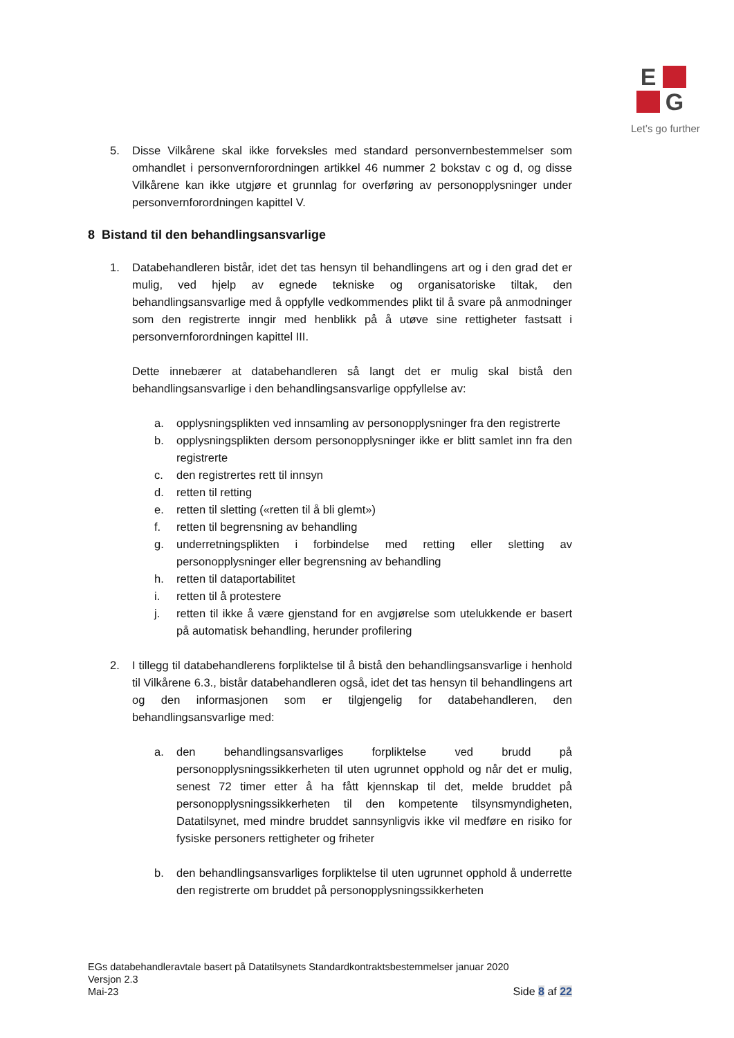E
G
Let’s go further
5. Disse Vilkårene skal ikke forveksles med standard personvernbestemmelser som omhandlet i personvernforordningen artikkel 46 nummer 2 bokstav c og d, og disse Vilkårene kan ikke utgjøre et grunnlag for overføring av personopplysninger under personvernforordningen kapittel V.
8 Bistand til den behandlingsansvarlige
1. Databehandleren bistår, idet det tas hensyn til behandlingens art og i den grad det er mulig, ved hjelp av egnede tekniske og organisatoriske tiltak, den behandlingsansvarlige med å oppfylle vedkommendes plikt til å svare på anmodninger som den registrerte inngir med henblikk på å utøve sine rettigheter fastsatt i personvernforordningen kapittel III.
Dette innebærer at databehandleren så langt det er mulig skal bistå den behandlingsansvarlige i den behandlingsansvarlige oppfyllelse av:
a. opplysningsplikten ved innsamling av personopplysninger fra den registrerte
b. opplysningsplikten dersom personopplysninger ikke er blitt samlet inn fra den registrerte
c. den registrertes rett til innsyn
d. retten til retting
e. retten til sletting («retten til å bli glemt»)
f. retten til begrensning av behandling
g. underretningsplikten i forbindelse med retting eller sletting av personopplysninger eller begrensning av behandling
h. retten til dataportabilitet
i. retten til å protestere
j. retten til ikke å være gjenstand for en avgjørelse som utelukkende er basert på automatisk behandling, herunder profilering
2. I tillegg til databehandlerens forpliktelse til å bistå den behandlingsansvarlige i henhold til Vilkårene 6.3., bistår databehandleren også, idet det tas hensyn til behandlingens art og den informasjonen som er tilgjengelig for databehandleren, den behandlingsansvarlige med:
a. den behandlingsansvarliges forpliktelse ved brudd på personopplysningssikkerheten til uten ugrunnet opphold og når det er mulig, senest 72 timer etter å ha fått kjennskap til det, melde bruddet på personopplysningssikkerheten til den kompetente tilsynsmyndigheten, Datatilsynet, med mindre bruddet sannsynligvis ikke vil medføre en risiko for fysiske personers rettigheter og friheter
b. den behandlingsansvarliges forpliktelse til uten ugrunnet opphold å underrette den registrerte om bruddet på personopplysningssikkerheten
EGs databehandleravtale basert på Datatilsynets Standardkontraktsbestemmelser januar 2020
Versjon 2.3
Side 8 af 22 Mai-23